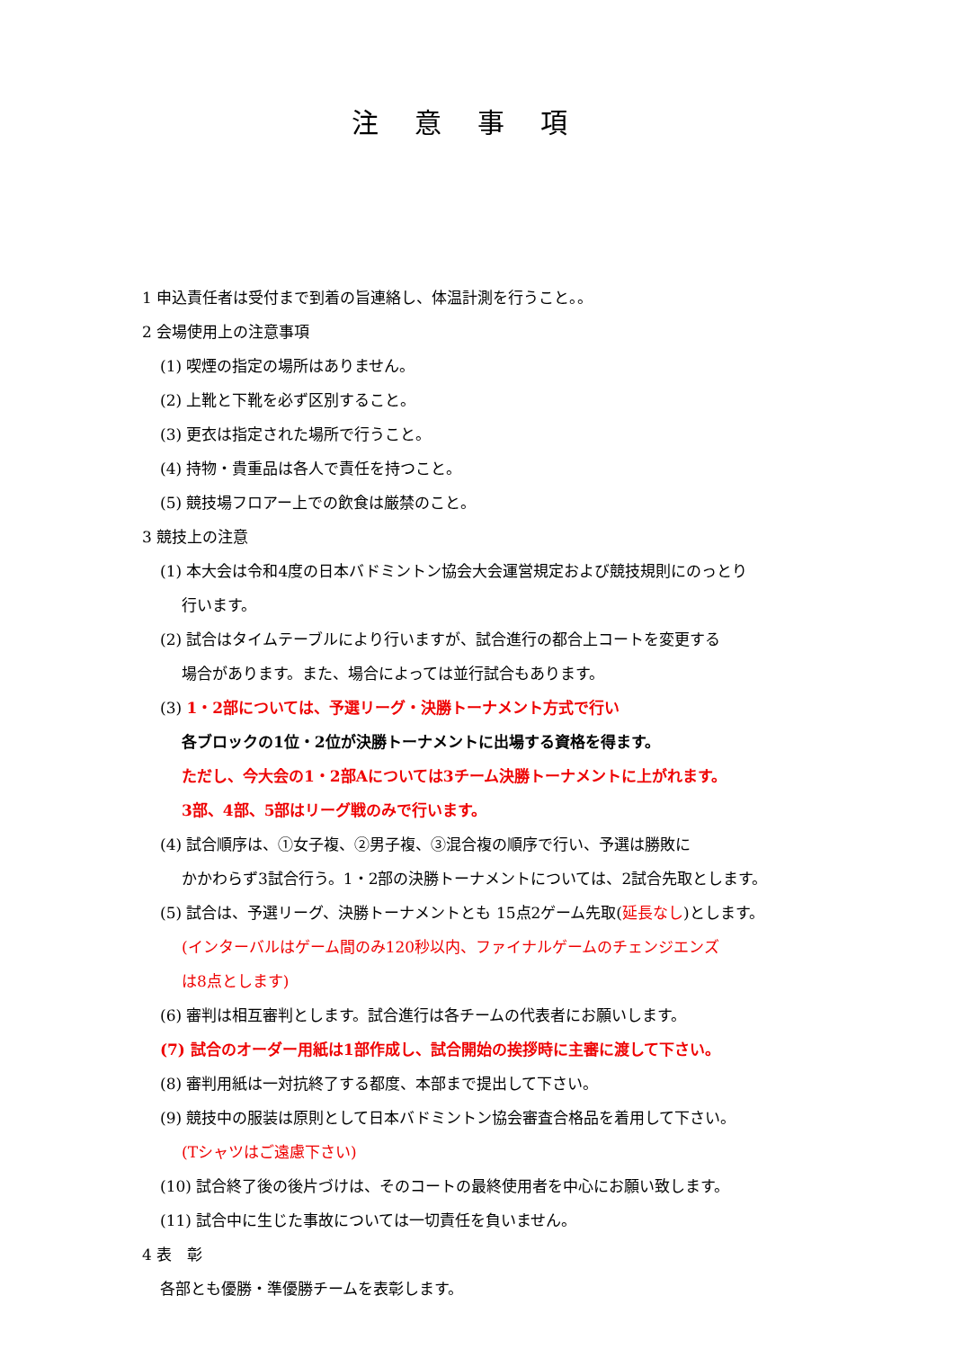注意事項
1 申込責任者は受付まで到着の旨連絡し、体温計測を行うこと。。
2 会場使用上の注意事項
(1) 喫煙の指定の場所はありません。
(2) 上靴と下靴を必ず区別すること。
(3) 更衣は指定された場所で行うこと。
(4) 持物・貴重品は各人で責任を持つこと。
(5) 競技場フロアー上での飲食は厳禁のこと。
3 競技上の注意
(1) 本大会は令和4度の日本バドミントン協会大会運営規定および競技規則にのっとり
行います。
(2) 試合はタイムテーブルにより行いますが、試合進行の都合上コートを変更する
場合があります。また、場合によっては並行試合もあります。
(3) 1・2部については、予選リーグ・決勝トーナメント方式で行い
各ブロックの1位・2位が決勝トーナメントに出場する資格を得ます。
ただし、今大会の1・2部Aについては3チーム決勝トーナメントに上がれます。
3部、4部、5部はリーグ戦のみで行います。
(4) 試合順序は、①女子複、②男子複、③混合複の順序で行い、予選は勝敗に
かかわらず3試合行う。1・2部の決勝トーナメントについては、2試合先取とします。
(5) 試合は、予選リーグ、決勝トーナメントとも 15点2ゲーム先取(延長なし)とします。
(インターバルはゲーム間のみ120秒以内、ファイナルゲームのチェンジエンズ
は8点とします)
(6) 審判は相互審判とします。試合進行は各チームの代表者にお願いします。
(7) 試合のオーダー用紙は1部作成し、試合開始の挨拶時に主審に渡して下さい。
(8) 審判用紙は一対抗終了する都度、本部まで提出して下さい。
(9) 競技中の服装は原則として日本バドミントン協会審査合格品を着用して下さい。
(Tシャツはご遠慮下さい)
(10) 試合終了後の後片づけは、そのコートの最終使用者を中心にお願い致します。
(11) 試合中に生じた事故については一切責任を負いません。
4 表　彰
各部とも優勝・準優勝チームを表彰します。